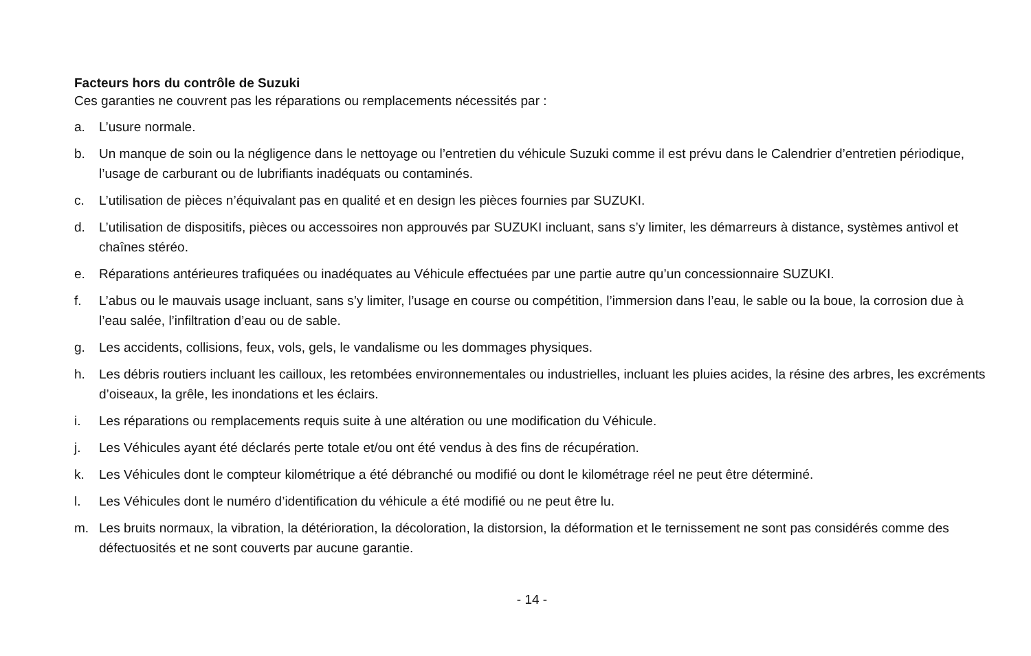Facteurs hors du contrôle de Suzuki
Ces garanties ne couvrent pas les réparations ou remplacements nécessités par :
a. L’usure normale.
b. Un manque de soin ou la négligence dans le nettoyage ou l’entretien du véhicule Suzuki comme il est prévu dans le Calendrier d’entretien périodique, l’usage de carburant ou de lubrifiants inadéquats ou contaminés.
c. L’utilisation de pièces n’équivalant pas en qualité et en design les pièces fournies par SUZUKI.
d. L’utilisation de dispositifs, pièces ou accessoires non approuvés par SUZUKI incluant, sans s’y limiter, les démarreurs à distance, systèmes antivol et chaînes stéréo.
e. Réparations antérieures trafiquées ou inadéquates au Véhicule effectuées par une partie autre qu’un concessionnaire SUZUKI.
f. L’abus ou le mauvais usage incluant, sans s’y limiter, l’usage en course ou compétition, l’immersion dans l’eau, le sable ou la boue, la corrosion due à l’eau salée, l’infiltration d’eau ou de sable.
g. Les accidents, collisions, feux, vols, gels, le vandalisme ou les dommages physiques.
h. Les débris routiers incluant les cailloux, les retombées environnementales ou industrielles, incluant les pluies acides, la résine des arbres, les excréments d’oiseaux, la grêle, les inondations et les éclairs.
i. Les réparations ou remplacements requis suite à une altération ou une modification du Véhicule.
j. Les Véhicules ayant été déclarés perte totale et/ou ont été vendus à des fins de récupération.
k. Les Véhicules dont le compteur kilométrique a été débranché ou modifié ou dont le kilométrage réel ne peut être déterminé.
l. Les Véhicules dont le numéro d’identification du véhicule a été modifié ou ne peut être lu.
m. Les bruits normaux, la vibration, la détérioration, la décoloration, la distorsion, la déformation et le ternissement ne sont pas considérés comme des défectuosités et ne sont couverts par aucune garantie.
- 14 -